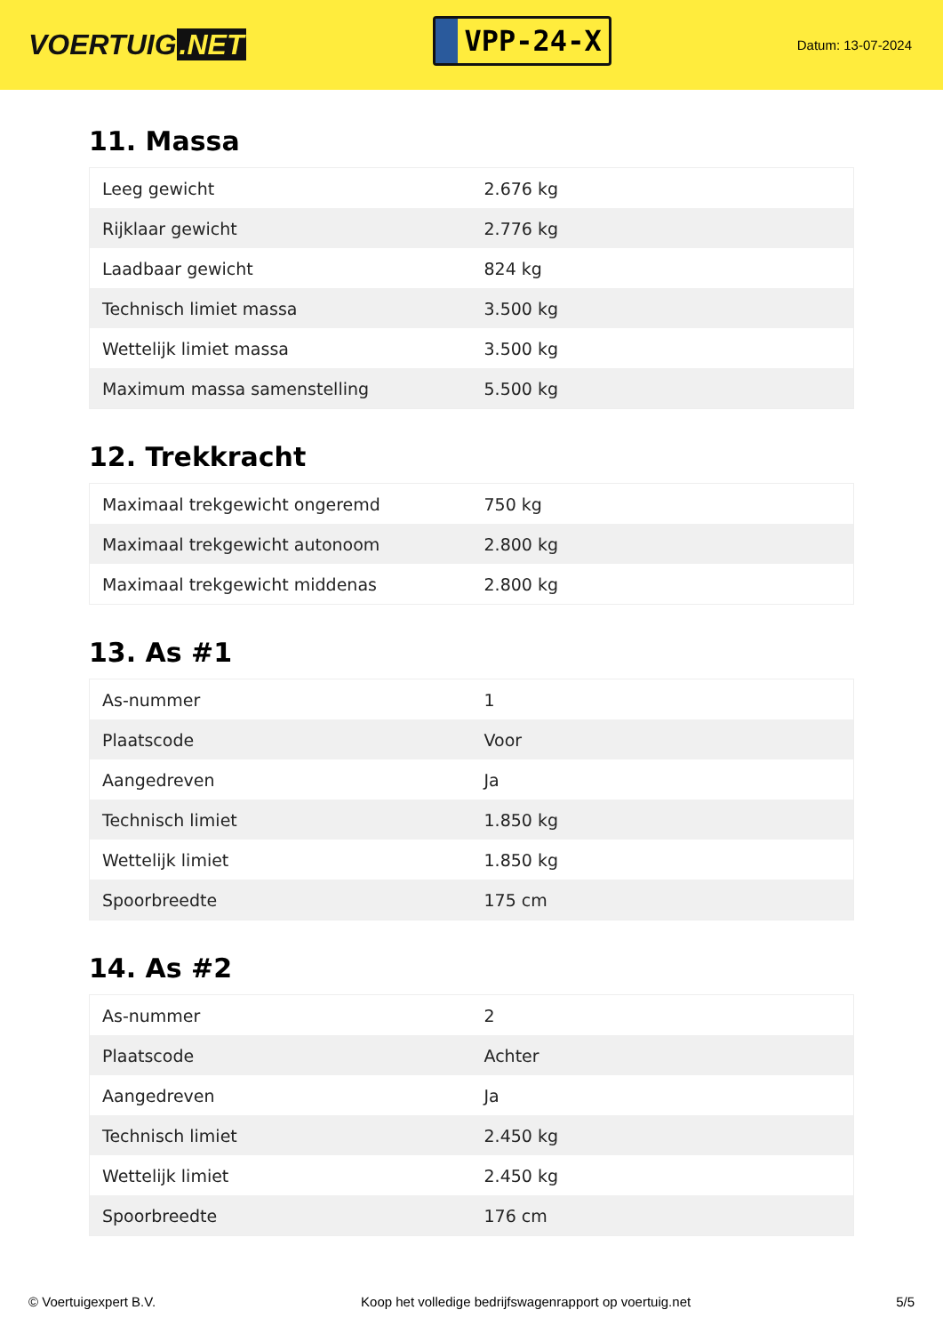VOERTUIG.NET
VPP-24-X
Datum: 13-07-2024
11. Massa
| Leeg gewicht | 2.676 kg |
| Rijklaar gewicht | 2.776 kg |
| Laadbaar gewicht | 824 kg |
| Technisch limiet massa | 3.500 kg |
| Wettelijk limiet massa | 3.500 kg |
| Maximum massa samenstelling | 5.500 kg |
12. Trekkracht
| Maximaal trekgewicht ongeremd | 750 kg |
| Maximaal trekgewicht autonoom | 2.800 kg |
| Maximaal trekgewicht middenas | 2.800 kg |
13. As #1
| As-nummer | 1 |
| Plaatscode | Voor |
| Aangedreven | Ja |
| Technisch limiet | 1.850 kg |
| Wettelijk limiet | 1.850 kg |
| Spoorbreedte | 175 cm |
14. As #2
| As-nummer | 2 |
| Plaatscode | Achter |
| Aangedreven | Ja |
| Technisch limiet | 2.450 kg |
| Wettelijk limiet | 2.450 kg |
| Spoorbreedte | 176 cm |
© Voertuigexpert B.V. Koop het volledige bedrijfswagenrapport op voertuig.net 5/5